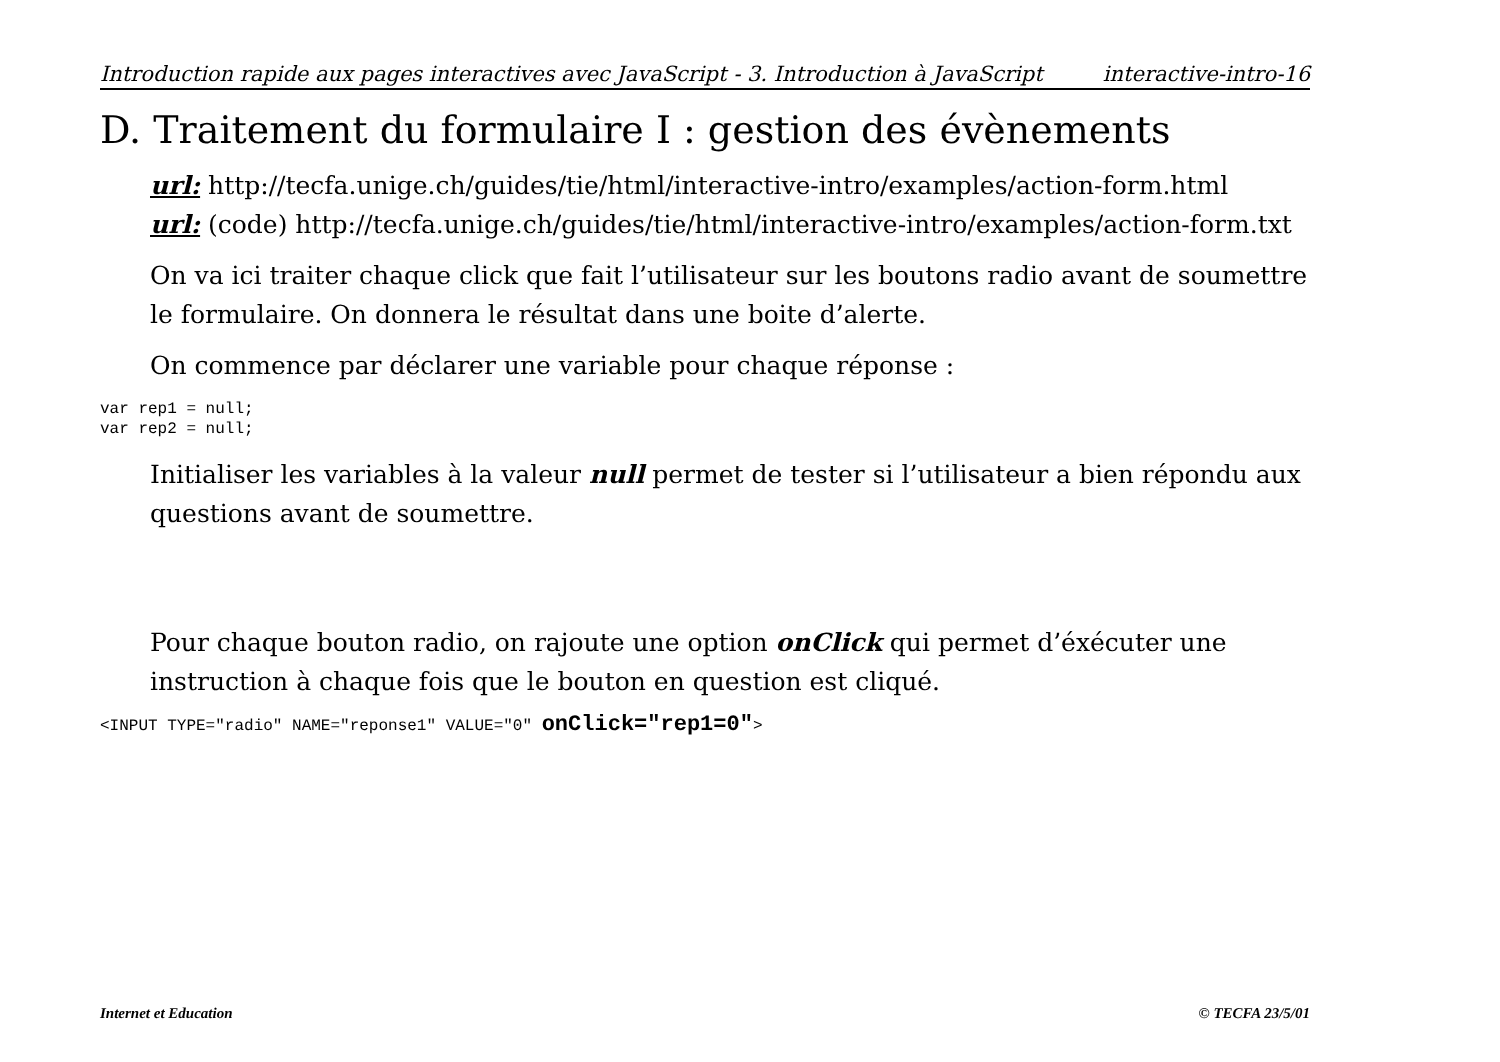Introduction rapide aux pages interactives avec JavaScript - 3. Introduction à JavaScript interactive-intro-16
D. Traitement du formulaire I : gestion des évènements
url: http://tecfa.unige.ch/guides/tie/html/interactive-intro/examples/action-form.html
url: (code) http://tecfa.unige.ch/guides/tie/html/interactive-intro/examples/action-form.txt
On va ici traiter chaque click que fait l’utilisateur sur les boutons radio avant de soumettre le formulaire. On donnera le résultat dans une boite d’alerte.
On commence par déclarer une variable pour chaque réponse :
var rep1 = null;
var rep2 = null;
Initialiser les variables à la valeur null permet de tester si l’utilisateur a bien répondu aux questions avant de soumettre.
Pour chaque bouton radio, on rajoute une option onClick qui permet d’éxécuter une instruction à chaque fois que le bouton en question est cliqué.
<INPUT TYPE="radio" NAME="reponse1" VALUE="0" onClick="rep1=0">
Internet et Education © TECFA 23/5/01